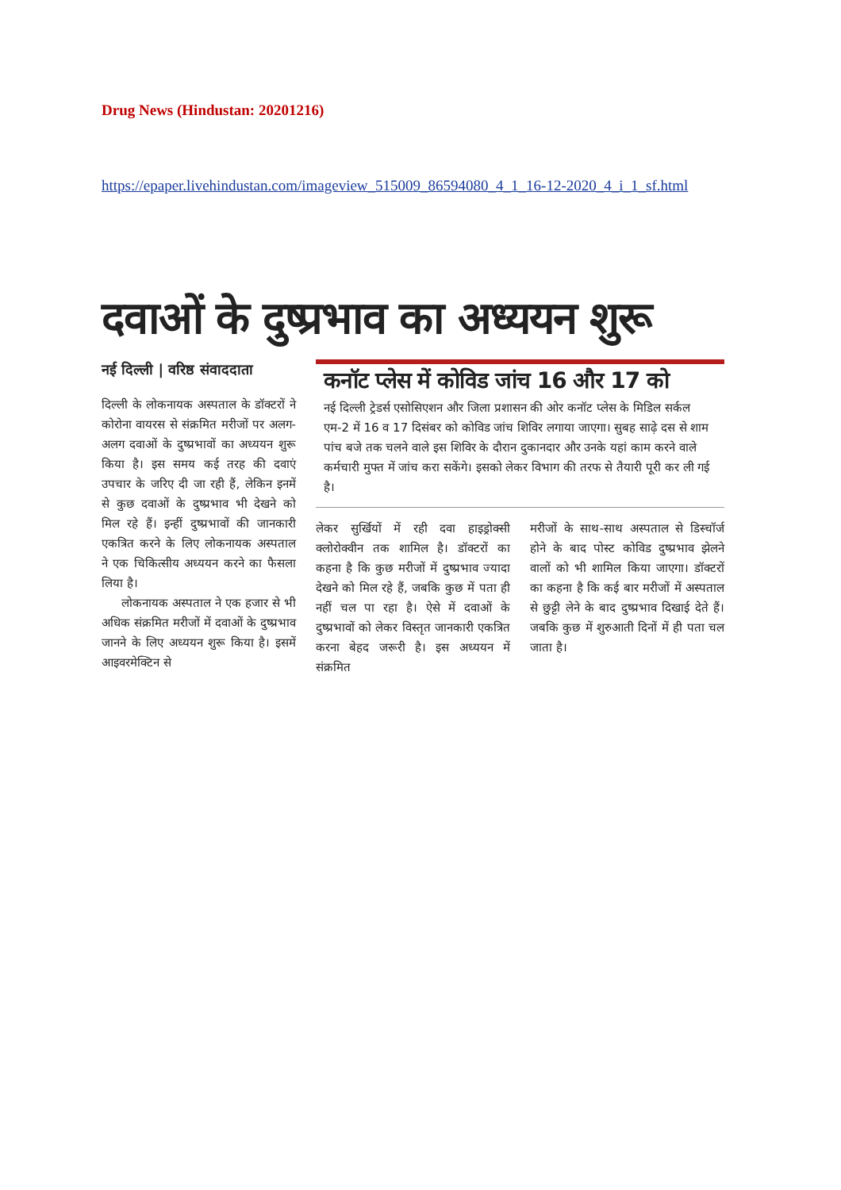Drug News (Hindustan: 20201216)
https://epaper.livehindustan.com/imageview_515009_86594080_4_1_16-12-2020_4_i_1_sf.html
दवाओं के दुष्प्रभाव का अध्ययन शुरू
नई दिल्ली | वरिष्ठ संवाददाता
दिल्ली के लोकनायक अस्पताल के डॉक्टरों ने कोरोना वायरस से संक्रमित मरीजों पर अलग-अलग दवाओं के दुष्प्रभावों का अध्ययन शुरू किया है। इस समय कई तरह की दवाएं उपचार के जरिए दी जा रही हैं, लेकिन इनमें से कुछ दवाओं के दुष्प्रभाव भी देखने को मिल रहे हैं। इन्हीं दुष्प्रभावों की जानकारी एकत्रित करने के लिए लोकनायक अस्पताल ने एक चिकित्सीय अध्ययन करने का फैसला लिया है।
लोकनायक अस्पताल ने एक हजार से भी अधिक संक्रमित मरीजों में दवाओं के दुष्प्रभाव जानने के लिए अध्ययन शुरू किया है। इसमें आइवरमेक्टिन से
कनॉट प्लेस में कोविड जांच 16 और 17 को
नई दिल्ली ट्रेडर्स एसोसिएशन और जिला प्रशासन की ओर कनॉट प्लेस के मिडिल सर्कल एम-2 में 16 व 17 दिसंबर को कोविड जांच शिविर लगाया जाएगा। सुबह साढ़े दस से शाम पांच बजे तक चलने वाले इस शिविर के दौरान दुकानदार और उनके यहां काम करने वाले कर्मचारी मुफ्त में जांच करा सकेंगे। इसको लेकर विभाग की तरफ से तैयारी पूरी कर ली गई है।
लेकर सुर्खियों में रही दवा हाइड्रोक्सी क्लोरोक्वीन तक शामिल है। डॉक्टरों का कहना है कि कुछ मरीजों में दुष्प्रभाव ज्यादा देखने को मिल रहे हैं, जबकि कुछ में पता ही नहीं चल पा रहा है। ऐसे में दवाओं के दुष्प्रभावों को लेकर विस्तृत जानकारी एकत्रित करना बेहद जरूरी है। इस अध्ययन में संक्रमित
मरीजों के साथ-साथ अस्पताल से डिस्चॉर्ज होने के बाद पोस्ट कोविड दुष्प्रभाव झेलने वालों को भी शामिल किया जाएगा। डॉक्टरों का कहना है कि कई बार मरीजों में अस्पताल से छुट्टी लेने के बाद दुष्प्रभाव दिखाई देते हैं। जबकि कुछ में शुरुआती दिनों में ही पता चल जाता है।